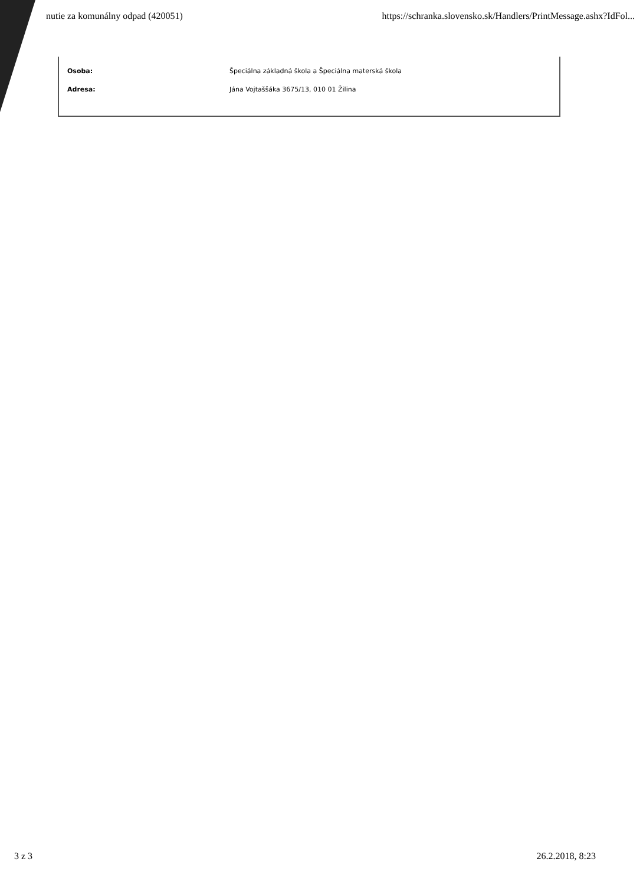nutie za komunálny odpad (420051) https://schranka.slovensko.sk/Handlers/PrintMessage.ashx?IdFol...
Osoba: Špeciálna základná škola a Špeciálna materská škola
Adresa: Jána Vojtaššáka 3675/13, 010 01 Žilina
3 z 3 26.2.2018, 8:23